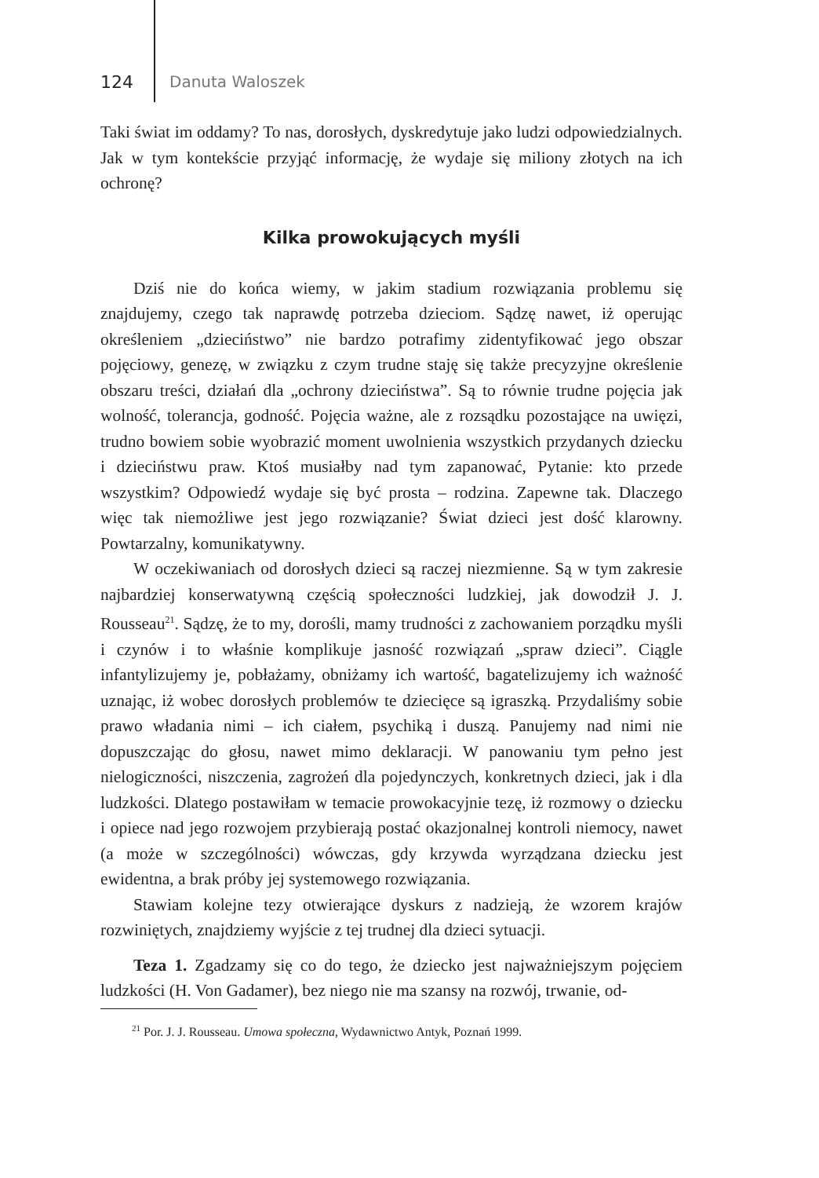124 Danuta Waloszek
Taki świat im oddamy? To nas, dorosłych, dyskredytuje jako ludzi odpowiedzialnych. Jak w tym kontekście przyjąć informację, że wydaje się miliony złotych na ich ochronę?
Kilka prowokujących myśli
Dziś nie do końca wiemy, w jakim stadium rozwiązania problemu się znajdujemy, czego tak naprawdę potrzeba dzieciom. Sądzę nawet, iż operując określeniem „dzieciństwo” nie bardzo potrafimy zidentyfikować jego obszar pojęciowy, genezę, w związku z czym trudne staję się także precyzyjne określenie obszaru treści, działań dla „ochrony dzieciństwa”. Są to równie trudne pojęcia jak wolność, tolerancja, godność. Pojęcia ważne, ale z rozsądku pozostające na uwięzi, trudno bowiem sobie wyobrazić moment uwolnienia wszystkich przydanych dziecku i dzieciństwu praw. Ktoś musiałby nad tym zapanować, Pytanie: kto przede wszystkim? Odpowiedź wydaje się być prosta – rodzina. Zapewne tak. Dlaczego więc tak niemożliwe jest jego rozwiązanie? Świat dzieci jest dość klarowny. Powtarzalny, komunikatywny.
W oczekiwaniach od dorosłych dzieci są raczej niezmienne. Są w tym zakresie najbardziej konserwatywną częścią społeczności ludzkiej, jak dowodził J. J. Rousseau<sup>21</sup>. Sądzę, że to my, dorośli, mamy trudności z zachowaniem porządku myśli i czynów i to właśnie komplikuje jasność rozwiązań „spraw dzieci”. Ciągle infantylizujemy je, pobłażamy, obniżamy ich wartość, bagatelizujemy ich ważność uznając, iż wobec dorosłych problemów te dziecięce są igraszką. Przydaliśmy sobie prawo władania nimi – ich ciałem, psychiką i duszą. Panujemy nad nimi nie dopuszczając do głosu, nawet mimo deklaracji. W panowaniu tym pełno jest nielogiczności, niszczenia, zagrożeń dla pojedynczych, konkretnych dzieci, jak i dla ludzkości. Dlatego postawiłam w temacie prowokacyjnie tezę, iż rozmowy o dziecku i opiece nad jego rozwojem przybierają postać okazjonalnej kontroli niemocy, nawet (a może w szczególności) wówczas, gdy krzywda wyrządzana dziecku jest ewidentna, a brak próby jej systemowego rozwiązania.
Stawiam kolejne tezy otwierające dyskurs z nadzieją, że wzorem krajów rozwiniętych, znajdziemy wyjście z tej trudnej dla dzieci sytuacji.
Teza 1. Zgadzamy się co do tego, że dziecko jest najważniejszym pojęciem ludzkości (H. Von Gadamer), bez niego nie ma szansy na rozwój, trwanie, od-
<sup>21</sup> Por. J. J. Rousseau. Umowa społeczna, Wydawnictwo Antyk, Poznań 1999.